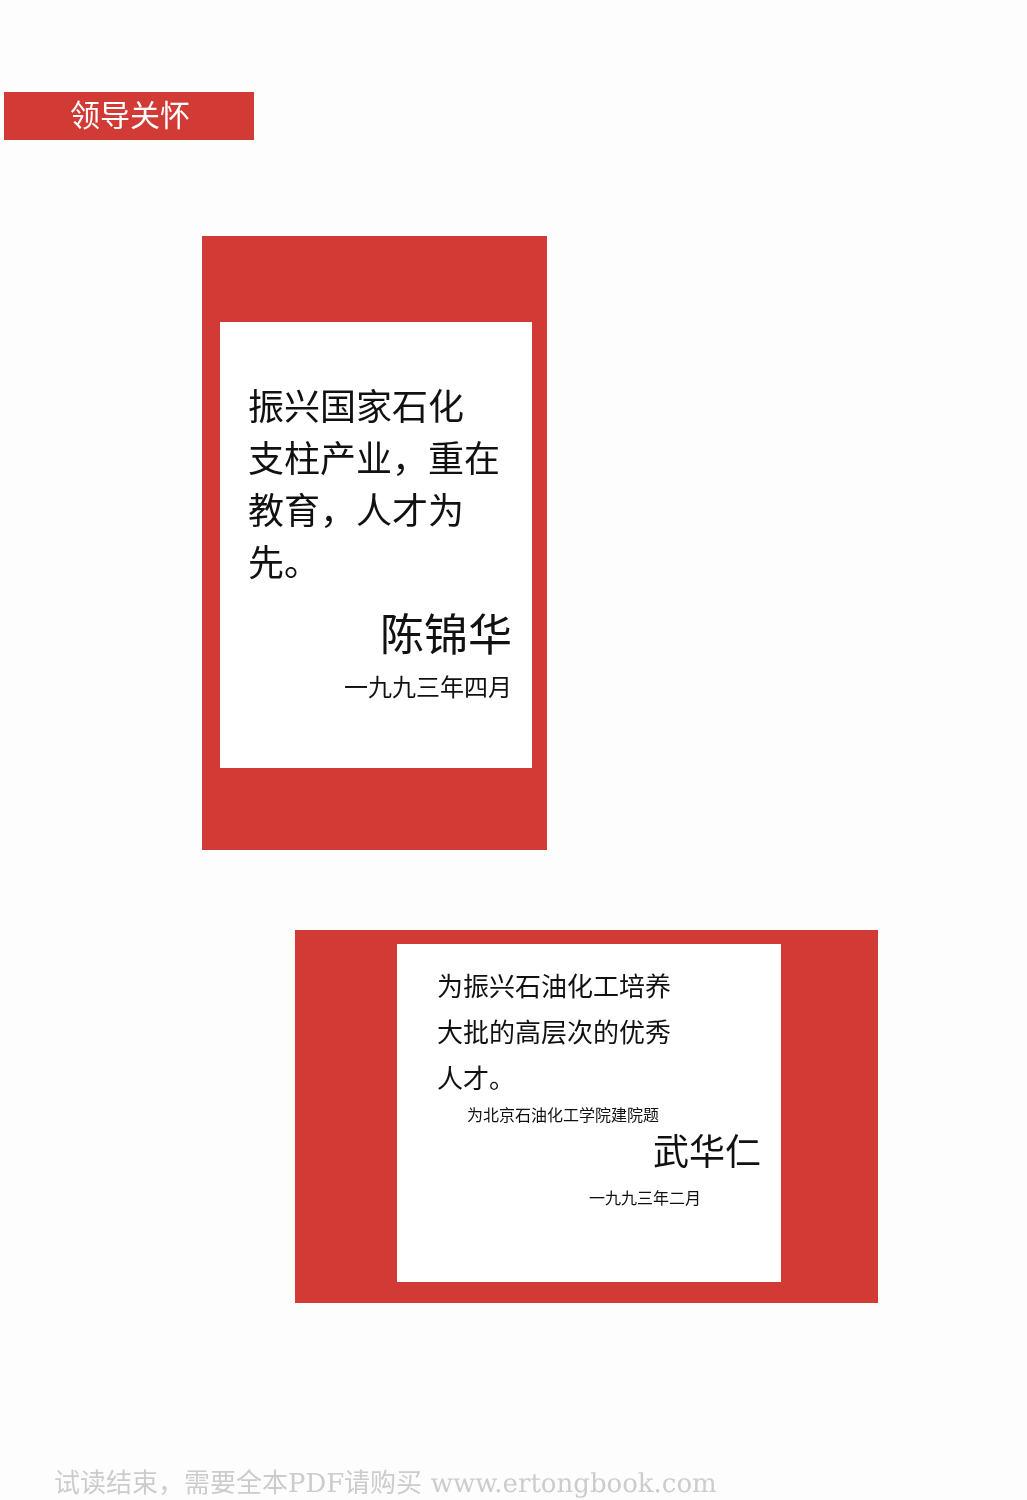领导关怀
振兴国家石化
支柱产业，重在
教育，人才为先。
陈锦华
一九九三年四月
为振兴石油化工培养
大批的高层次的优秀
人才。
为北京石油化工学院建院题
武华仁
一九九三年二月
试读结束，需要全本PDF请购买 www.ertongbook.com